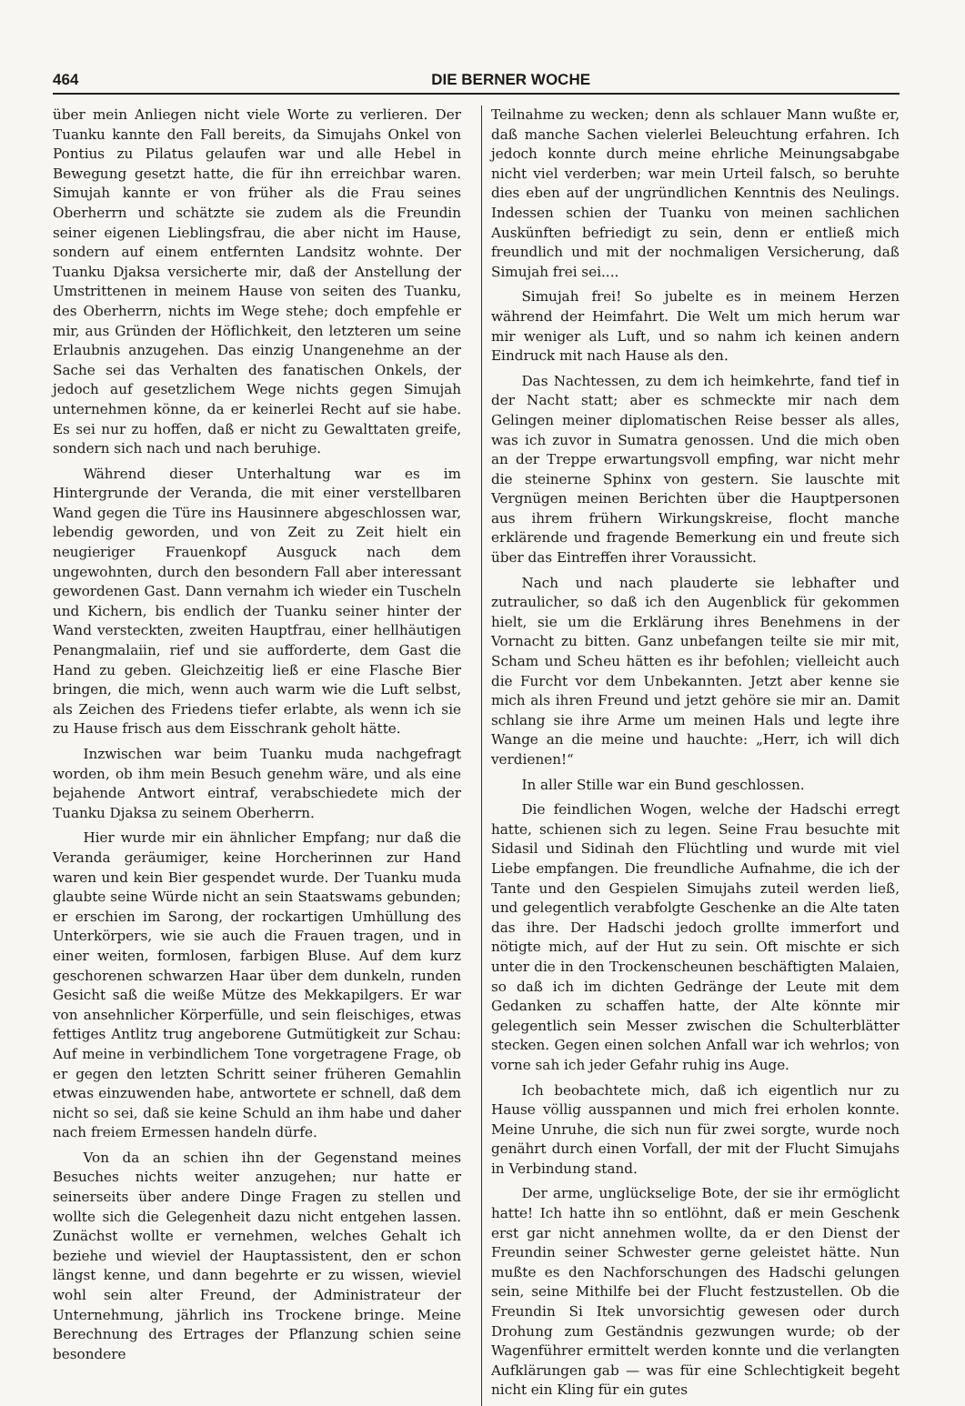464 DIE BERNER WOCHE
über mein Anliegen nicht viele Worte zu verlieren. Der Tuanku kannte den Fall bereits, da Simujahs Onkel von Pontius zu Pilatus gelaufen war und alle Hebel in Bewegung gesetzt hatte, die für ihn erreichbar waren. Simujah kannte er von früher als die Frau seines Oberherrn und schätzte sie zudem als die Freundin seiner eigenen Lieblingsfrau, die aber nicht im Hause, sondern auf einem entfernten Landsitz wohnte. Der Tuanku Djaksa versicherte mir, daß der Anstellung der Umstrittenen in meinem Hause von seiten des Tuanku, des Oberherrn, nichts im Wege stehe; doch empfehle er mir, aus Gründen der Höflichkeit, den letzteren um seine Erlaubnis anzugehen. Das einzig Unangenehme an der Sache sei das Verhalten des fanatischen Onkels, der jedoch auf gesetzlichem Wege nichts gegen Simujah unternehmen könne, da er keinerlei Recht auf sie habe. Es sei nur zu hoffen, daß er nicht zu Gewalttaten greife, sondern sich nach und nach beruhige.
Während dieser Unterhaltung war es im Hintergrunde der Veranda, die mit einer verstellbaren Wand gegen die Türe ins Hausinnere abgeschlossen war, lebendig geworden, und von Zeit zu Zeit hielt ein neugieriger Frauenkopf Ausguck nach dem ungewohnten, durch den besondern Fall aber interessant gewordenen Gast. Dann vernahm ich wieder ein Tuscheln und Kichern, bis endlich der Tuanku seiner hinter der Wand versteckten, zweiten Hauptfrau, einer hellhäutigen Penangmalaiin, rief und sie aufforderte, dem Gast die Hand zu geben. Gleichzeitig ließ er eine Flasche Bier bringen, die mich, wenn auch warm wie die Luft selbst, als Zeichen des Friedens tiefer erlabte, als wenn ich sie zu Hause frisch aus dem Eisschrank geholt hätte.
Inzwischen war beim Tuanku muda nachgefragt worden, ob ihm mein Besuch genehm wäre, und als eine bejahende Antwort eintraf, verabschiedete mich der Tuanku Djaksa zu seinem Oberherrn.
Hier wurde mir ein ähnlicher Empfang; nur daß die Veranda geräumiger, keine Horcherinnen zur Hand waren und kein Bier gespendet wurde. Der Tuanku muda glaubte seine Würde nicht an sein Staatswams gebunden; er erschien im Sarong, der rockartigen Umhüllung des Unterkörpers, wie sie auch die Frauen tragen, und in einer weiten, formlosen, farbigen Bluse. Auf dem kurz geschorenen schwarzen Haar über dem dunkeln, runden Gesicht saß die weiße Mütze des Mekkapilgers. Er war von ansehnlicher Körperfülle, und sein fleischiges, etwas fettiges Antlitz trug angeborene Gutmütigkeit zur Schau: Auf meine in verbindlichem Tone vorgetragene Frage, ob er gegen den letzten Schritt seiner früheren Gemahlin etwas einzuwenden habe, antwortete er schnell, daß dem nicht so sei, daß sie keine Schuld an ihm habe und daher nach freiem Ermessen handeln dürfe.
Von da an schien ihn der Gegenstand meines Besuches nichts weiter anzugehen; nur hatte er seinerseits über andere Dinge Fragen zu stellen und wollte sich die Gelegenheit dazu nicht entgehen lassen. Zunächst wollte er vernehmen, welches Gehalt ich beziehe und wieviel der Hauptassistent, den er schon längst kenne, und dann begehrte er zu wissen, wieviel wohl sein alter Freund, der Administrateur der Unternehmung, jährlich ins Trockene bringe. Meine Berechnung des Ertrages der Pflanzung schien seine besondere
Teilnahme zu wecken; denn als schlauer Mann wußte er, daß manche Sachen vielerlei Beleuchtung erfahren. Ich jedoch konnte durch meine ehrliche Meinungsabgabe nicht viel verderben; war mein Urteil falsch, so beruhte dies eben auf der ungründlichen Kenntnis des Neulings. Indessen schien der Tuanku von meinen sachlichen Auskünften befriedigt zu sein, denn er entließ mich freundlich und mit der nochmaligen Versicherung, daß Simujah frei sei....
Simujah frei! So jubelte es in meinem Herzen während der Heimfahrt. Die Welt um mich herum war mir weniger als Luft, und so nahm ich keinen andern Eindruck mit nach Hause als den.
Das Nachtessen, zu dem ich heimkehrte, fand tief in der Nacht statt; aber es schmeckte mir nach dem Gelingen meiner diplomatischen Reise besser als alles, was ich zuvor in Sumatra genossen. Und die mich oben an der Treppe erwartungsvoll empfing, war nicht mehr die steinerne Sphinx von gestern. Sie lauschte mit Vergnügen meinen Berichten über die Hauptpersonen aus ihrem frühern Wirkungskreise, flocht manche erklärende und fragende Bemerkung ein und freute sich über das Eintreffen ihrer Voraussicht.
Nach und nach plauderte sie lebhafter und zutraulicher, so daß ich den Augenblick für gekommen hielt, sie um die Erklärung ihres Benehmens in der Vornacht zu bitten. Ganz unbefangen teilte sie mir mit, Scham und Scheu hätten es ihr befohlen; vielleicht auch die Furcht vor dem Unbekannten. Jetzt aber kenne sie mich als ihren Freund und jetzt gehöre sie mir an. Damit schlang sie ihre Arme um meinen Hals und legte ihre Wange an die meine und hauchte: „Herr, ich will dich verdienen!“
In aller Stille war ein Bund geschlossen.
Die feindlichen Wogen, welche der Hadschi erregt hatte, schienen sich zu legen. Seine Frau besuchte mit Sidasil und Sidinah den Flüchtling und wurde mit viel Liebe empfangen. Die freundliche Aufnahme, die ich der Tante und den Gespielen Simujahs zuteil werden ließ, und gelegentlich verabfolgte Geschenke an die Alte taten das ihre. Der Hadschi jedoch grollte immerfort und nötigte mich, auf der Hut zu sein. Oft mischte er sich unter die in den Trockenscheunen beschäftigten Malaien, so daß ich im dichten Gedränge der Leute mit dem Gedanken zu schaffen hatte, der Alte könnte mir gelegentlich sein Messer zwischen die Schulterblätter stecken. Gegen einen solchen Anfall war ich wehrlos; von vorne sah ich jeder Gefahr ruhig ins Auge.
Ich beobachtete mich, daß ich eigentlich nur zu Hause völlig ausspannen und mich frei erholen konnte. Meine Unruhe, die sich nun für zwei sorgte, wurde noch genährt durch einen Vorfall, der mit der Flucht Simujahs in Verbindung stand.
Der arme, unglückselige Bote, der sie ihr ermöglicht hatte! Ich hatte ihn so entlöhnt, daß er mein Geschenk erst gar nicht annehmen wollte, da er den Dienst der Freundin seiner Schwester gerne geleistet hätte. Nun mußte es den Nachforschungen des Hadschi gelungen sein, seine Mithilfe bei der Flucht festzustellen. Ob die Freundin Si Itek unvorsichtig gewesen oder durch Drohung zum Geständnis gezwungen wurde; ob der Wagenführer ermittelt werden konnte und die verlangten Aufklärungen gab — was für eine Schlechtigkeit begeht nicht ein Kling für ein gutes